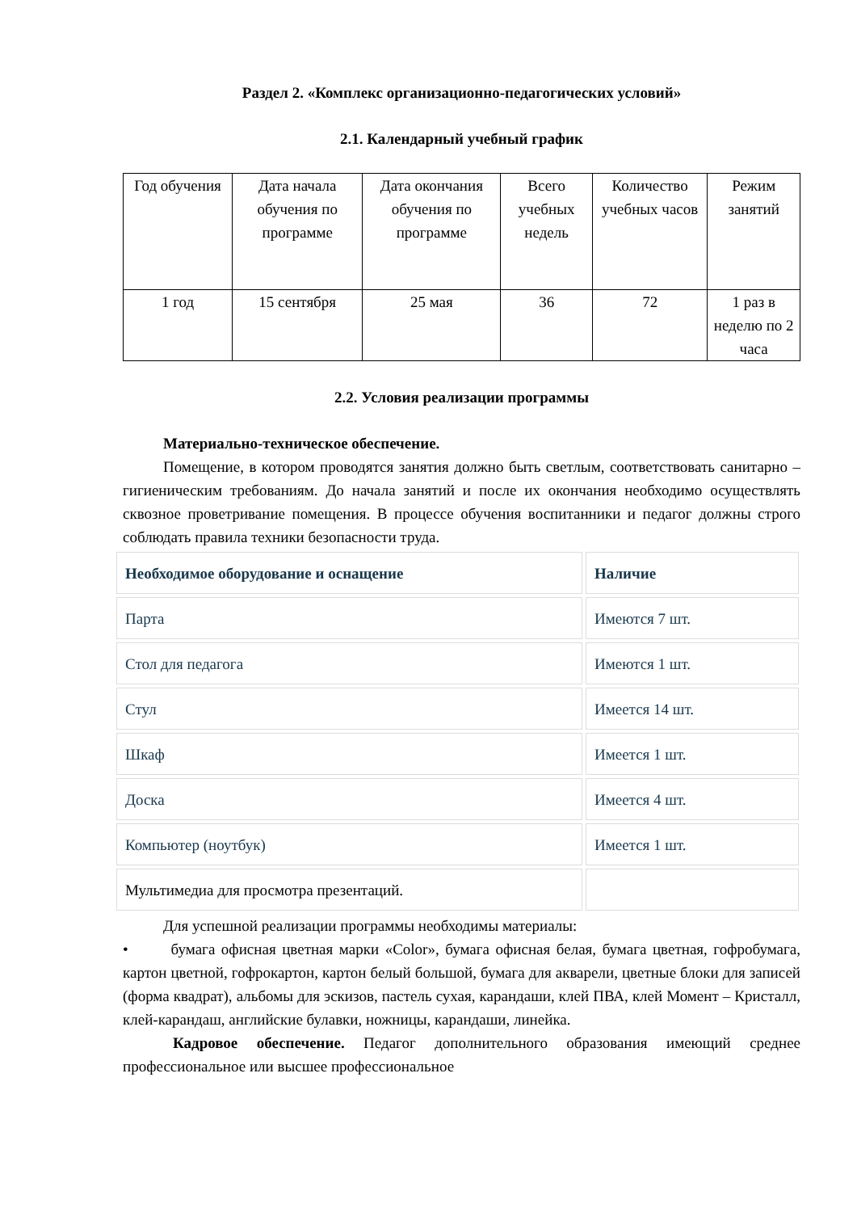Раздел 2. «Комплекс организационно-педагогических условий»
2.1. Календарный учебный график
| Год обучения | Дата начала обучения по программе | Дата окончания обучения по программе | Всего учебных недель | Количество учебных часов | Режим занятий |
| 1 год | 15 сентября | 25 мая | 36 | 72 | 1 раз в неделю по 2 часа |
2.2. Условия реализации программы
Материально-техническое обеспечение.
Помещение, в котором проводятся занятия должно быть светлым, соответствовать санитарно – гигиеническим требованиям. До начала занятий и после их окончания необходимо осуществлять сквозное проветривание помещения. В процессе обучения воспитанники и педагог должны строго соблюдать правила техники безопасности труда.
| Необходимое оборудование и оснащение | Наличие |
| Парта | Имеются 7 шт. |
| Стол для педагога | Имеются 1 шт. |
| Стул | Имеется 14 шт. |
| Шкаф | Имеется 1 шт. |
| Доска | Имеется 4 шт. |
| Компьютер (ноутбук) | Имеется 1 шт. |
| Мультимедиа для просмотра презентаций. | |
Для успешной реализации программы необходимы материалы:
• бумага офисная цветная марки «Color», бумага офисная белая, бумага цветная, гофробумага, картон цветной, гофрокартон, картон белый большой, бумага для акварели, цветные блоки для записей (форма квадрат), альбомы для эскизов, пастель сухая, карандаши, клей ПВА, клей Момент – Кристалл, клей-карандаш, английские булавки, ножницы, карандаши, линейка.
Кадровое обеспечение. Педагог дополнительного образования имеющий среднее профессиональное или высшее профессиональное